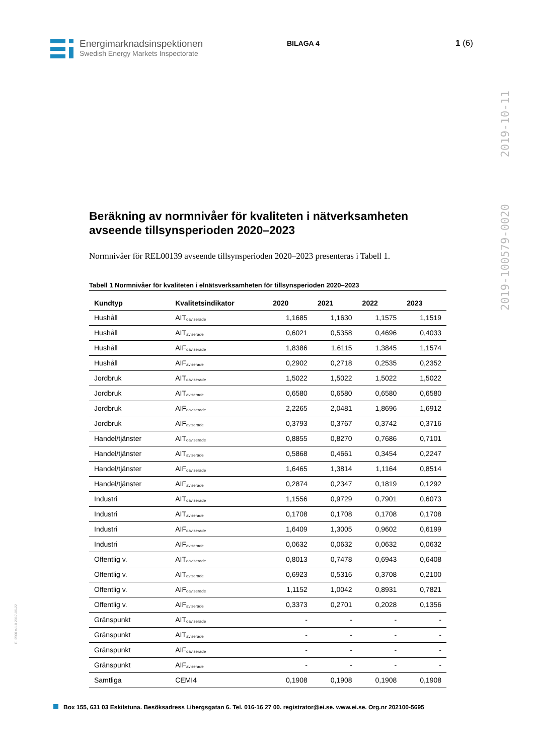Energimarknadsinspektionen
Swedish Energy Markets Inspectorate
BILAGA 4
1 (6)
2019-100579-0020 2019-10-11
Beräkning av normnivåer för kvaliteten i nätverksamheten avseende tillsynsperioden 2020–2023
Normnivåer för REL00139 avseende tillsynsperioden 2020–2023 presenteras i Tabell 1.
Tabell 1 Normnivåer för kvaliteten i elnätsverksamheten för tillsynsperioden 2020–2023
| Kundtyp | Kvalitetsindikator | 2020 | 2021 | 2022 | 2023 |
| --- | --- | --- | --- | --- | --- |
| Hushåll | AIT<sub>oaviserade</sub> | 1,1685 | 1,1630 | 1,1575 | 1,1519 |
| Hushåll | AIT<sub>aviserade</sub> | 0,6021 | 0,5358 | 0,4696 | 0,4033 |
| Hushåll | AIF<sub>oaviserade</sub> | 1,8386 | 1,6115 | 1,3845 | 1,1574 |
| Hushåll | AIF<sub>aviserade</sub> | 0,2902 | 0,2718 | 0,2535 | 0,2352 |
| Jordbruk | AIT<sub>oaviserade</sub> | 1,5022 | 1,5022 | 1,5022 | 1,5022 |
| Jordbruk | AIT<sub>aviserade</sub> | 0,6580 | 0,6580 | 0,6580 | 0,6580 |
| Jordbruk | AIF<sub>oaviserade</sub> | 2,2265 | 2,0481 | 1,8696 | 1,6912 |
| Jordbruk | AIF<sub>aviserade</sub> | 0,3793 | 0,3767 | 0,3742 | 0,3716 |
| Handel/tjänster | AIT<sub>oaviserade</sub> | 0,8855 | 0,8270 | 0,7686 | 0,7101 |
| Handel/tjänster | AIT<sub>aviserade</sub> | 0,5868 | 0,4661 | 0,3454 | 0,2247 |
| Handel/tjänster | AIF<sub>oaviserade</sub> | 1,6465 | 1,3814 | 1,1164 | 0,8514 |
| Handel/tjänster | AIF<sub>aviserade</sub> | 0,2874 | 0,2347 | 0,1819 | 0,1292 |
| Industri | AIT<sub>oaviserade</sub> | 1,1556 | 0,9729 | 0,7901 | 0,6073 |
| Industri | AIT<sub>aviserade</sub> | 0,1708 | 0,1708 | 0,1708 | 0,1708 |
| Industri | AIF<sub>oaviserade</sub> | 1,6409 | 1,3005 | 0,9602 | 0,6199 |
| Industri | AIF<sub>aviserade</sub> | 0,0632 | 0,0632 | 0,0632 | 0,0632 |
| Offentlig v. | AIT<sub>oaviserade</sub> | 0,8013 | 0,7478 | 0,6943 | 0,6408 |
| Offentlig v. | AIT<sub>aviserade</sub> | 0,6923 | 0,5316 | 0,3708 | 0,2100 |
| Offentlig v. | AIF<sub>oaviserade</sub> | 1,1152 | 1,0042 | 0,8931 | 0,7821 |
| Offentlig v. | AIF<sub>aviserade</sub> | 0,3373 | 0,2701 | 0,2028 | 0,1356 |
| Gränspunkt | AIT<sub>oaviserade</sub> | - | - | - | - |
| Gränspunkt | AIT<sub>aviserade</sub> | - | - | - | - |
| Gränspunkt | AIF<sub>oaviserade</sub> | - | - | - | - |
| Gränspunkt | AIF<sub>aviserade</sub> | - | - | - | - |
| Samtliga | CEMI4 | 0,1908 | 0,1908 | 0,1908 | 0,1908 |
Ei 2500 v-1.0 2017-06-22
Box 155, 631 03 Eskilstuna. Besöksadress Libergsgatan 6. Tel. 016-16 27 00. registrator@ei.se. www.ei.se. Org.nr 202100-5695